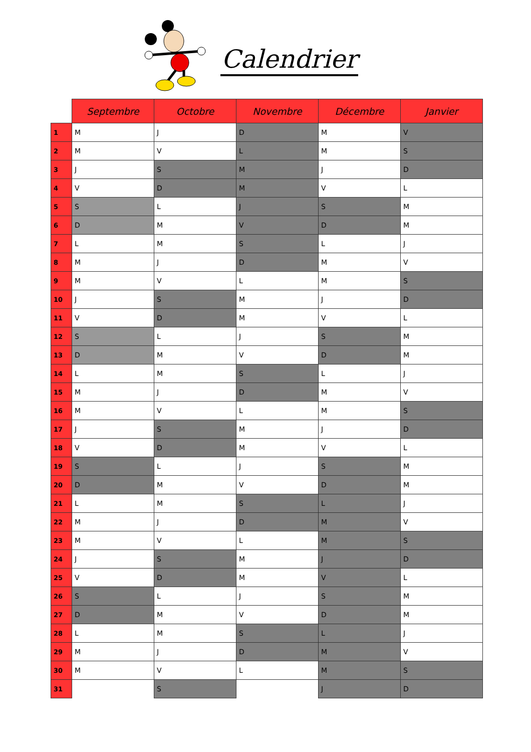Calendrier
| | Septembre | Octobre | Novembre | Décembre | Janvier |
| --- | --- | --- | --- | --- | --- |
| 1 | M | J | D | M | V |
| 2 | M | V | L | M | S |
| 3 | J | S | M | J | D |
| 4 | V | D | M | V | L |
| 5 | S | L | J | S | M |
| 6 | D | M | V | D | M |
| 7 | L | M | S | L | J |
| 8 | M | J | D | M | V |
| 9 | M | V | L | M | S |
| 10 | J | S | M | J | D |
| 11 | V | D | M | V | L |
| 12 | S | L | J | S | M |
| 13 | D | M | V | D | M |
| 14 | L | M | S | L | J |
| 15 | M | J | D | M | V |
| 16 | M | V | L | M | S |
| 17 | J | S | M | J | D |
| 18 | V | D | M | V | L |
| 19 | S | L | J | S | M |
| 20 | D | M | V | D | M |
| 21 | L | M | S | L | J |
| 22 | M | J | D | M | V |
| 23 | M | V | L | M | S |
| 24 | J | S | M | J | D |
| 25 | V | D | M | V | L |
| 26 | S | L | J | S | M |
| 27 | D | M | V | D | M |
| 28 | L | M | S | L | J |
| 29 | M | J | D | M | V |
| 30 | M | V | L | M | S |
| 31 | | S | | J | D |